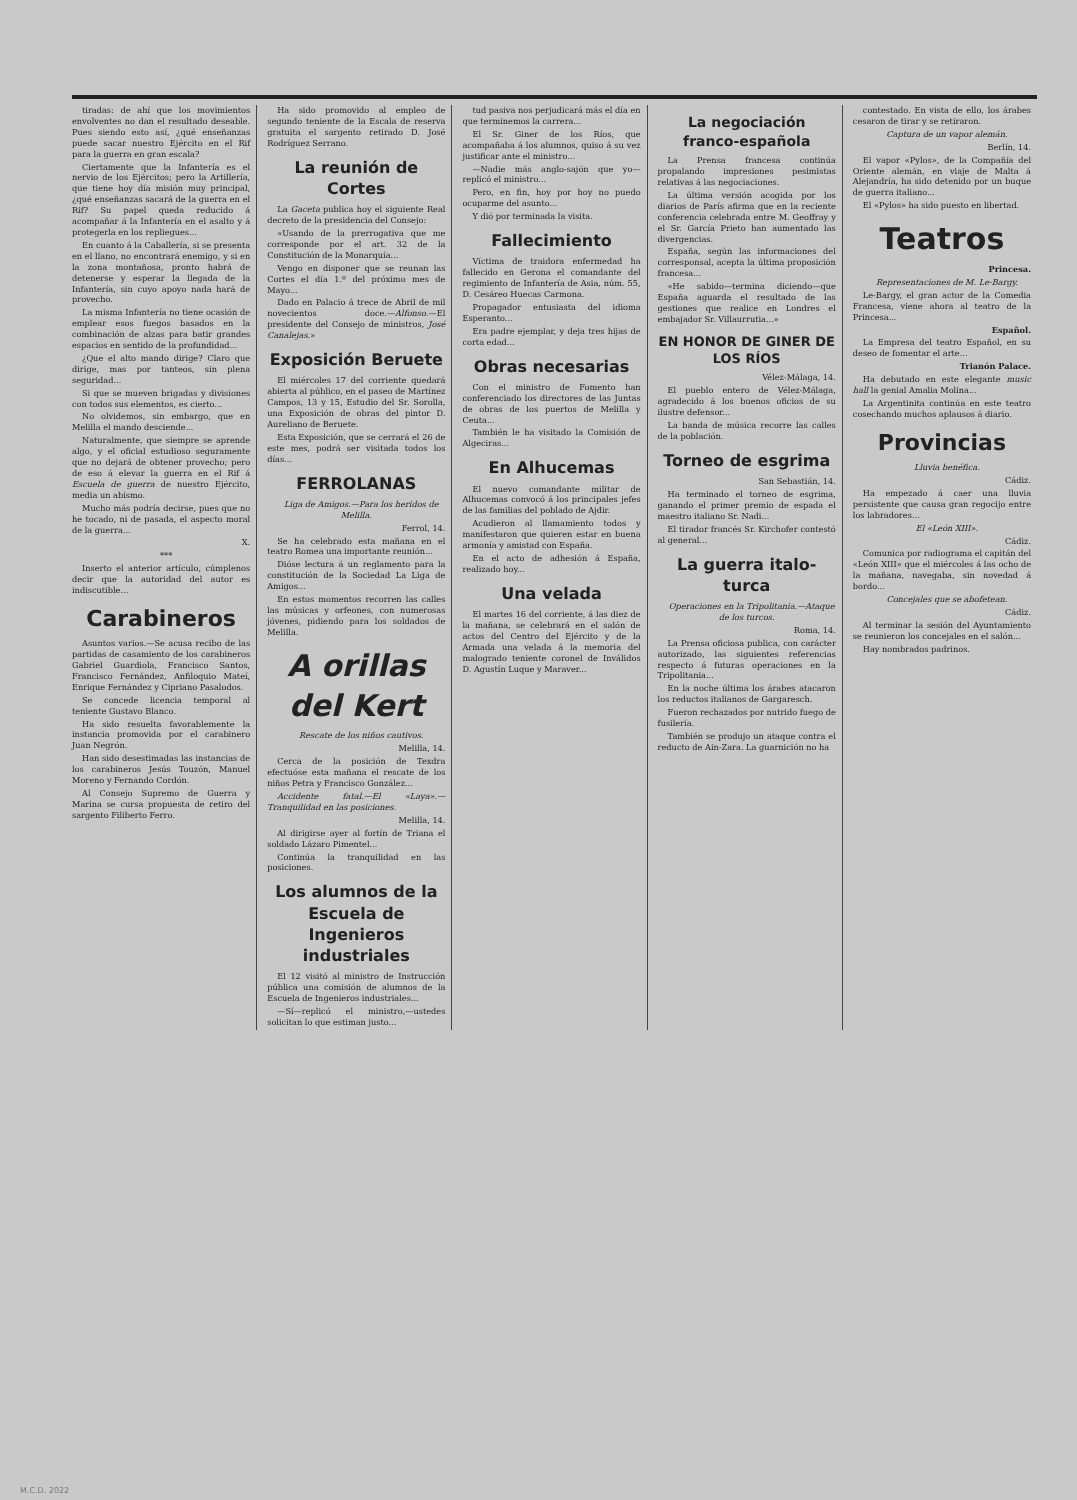tiradas: de ahí que los movimientos envolventes no dan el resultado deseable. Pues siendo esto así, ¿qué enseñanzas puede sacar nuestro Ejército en el Rif para la guerra en gran escala?
Ciertamente que la Infantería es el nervio de los Ejércitos; pero la Artillería, que tiene hoy día misión muy principal, ¿qué enseñanzas sacará de la guerra en el Rif? Su papel queda reducido á acompañar á la Infantería en el asalto y á protegerla en los repliegues...
En cuanto á la Caballería, si se presenta en el llano, no encontrará enemigo, y si en la zona montañosa, pronto habrá de detenerse y esperar la llegada de la Infantería, sin cuyo apoyo nada hará de provecho.
La misma Infantería no tiene ocasión de emplear esos fuegos basados en la combinación de alzas para batir grandes espacios en sentido de la profundidad...
¿Que el alto mando dirige? Claro que dirige, mas por tanteos, sin plena seguridad...
Si que se mueven brigadas y divisiones con todos sus elementos, es cierto...
No olvidemos, sin embargo, que en Melilla el mando desciende...
Naturalmente, que siempre se aprende algo, y el oficial estudioso seguramente que no dejará de obtener provecho; pero de eso á elevar la guerra en el Rif á Escuela de guerra de nuestro Ejército, media un abismo.
Mucho más podría decirse, pues que no he tocado, ni de pasada, el aspecto moral de la guerra...
X.
***
Inserto el anterior artículo, cúmplenos decir que la autoridad del autor es indiscutible...
Carabineros
Asuntos varios.—Se acusa recibo de las partidas de casamiento de los carabineros Gabriel Guardiola, Francisco Santos, Francisco Fernández, Anfiloquio Mateí, Enrique Fernández y Cipriano Pasalodos.
Se concede licencia temporal al teniente Gustavo Blanco.
Ha sido resuelta favorablemente la instancia promovida por el carabinero Juan Negrón.
Han sido desestimadas las instancias de los carabineros Jesús Touzón, Manuel Moreno y Fernando Cordón.
Al Consejo Supremo de Guerra y Marina se cursa propuesta de retiro del sargento Filiberto Ferro.
Ha sido promovido al empleo de segundo teniente de la Escala de reserva gratuita el sargento retirado D. José Rodríguez Serrano.
La reunión de Cortes
La Gaceta publica hoy el siguiente Real decreto de la presidencia del Consejo:
«Usando de la prerrogativa que me corresponde por el art. 32 de la Constitución de la Monarquía...
Vengo en disponer que se reunan las Cortes el día 1.º del próximo mes de Mayo...
Dado en Palacio á trece de Abril de mil novecientos doce.—Alfonso.—El presidente del Consejo de ministros, José Canalejas.»
Exposición Beruete
El miércoles 17 del corriente quedará abierta al público, en el paseo de Martínez Campos, 13 y 15, Estudio del Sr. Sorolla, una Exposición de obras del pintor D. Aureliano de Beruete.
Esta Exposición, que se cerrará el 26 de este mes, podrá ser visitada todos los días...
FERROLANAS
Liga de Amigos.—Para los heridos de Melilla.
Ferrol, 14.
Se ha celebrado esta mañana en el teatro Romea una importante reunión...
Dióse lectura á un reglamento para la constitución de la Sociedad La Liga de Amigos...
En estos momentos recorren las calles las músicas y orfeones, con numerosas jóvenes, pidiendo para los soldados de Melilla.
A orillas del Kert
Rescate de los niños cautivos.
Melilla, 14.
Cerca de la posición de Texdra efectuóse esta mañana el rescate de los niños Petra y Francisco González...
Accidente fatal.—El «Laya».—Tranquilidad en las posiciones.
Melilla, 14.
Al dirigirse ayer al fortín de Triana el soldado Lázaro Pimentel...
Continúa la tranquilidad en las posiciones.
Los alumnos de la Escuela de Ingenieros industriales
El 12 visitó al ministro de Instrucción pública una comisión de alumnos de la Escuela de Ingenieros industriales...
—Sí—replicó el ministro,—ustedes solicitan lo que estiman justo...
tud pasiva nos perjudicará más el día en que terminemos la carrera...
El Sr. Giner de los Ríos, que acompañaba á los alumnos, quiso á su vez justificar ante el ministro...
—Nadie más anglo-sajón que yo—replicó el ministro...
Pero, en fin, hoy por hoy no puedo ocuparme del asunto...
Y dió por terminada la visita.
Fallecimiento
Víctima de traidora enfermedad ha fallecido en Gerona el comandante del regimiento de Infantería de Asia, núm. 55, D. Cesáreo Huecas Carmona.
Propagador entusiasta del idioma Esperanto...
Era padre ejemplar, y deja tres hijas de corta edad...
Obras necesarias
Con el ministro de Fomento han conferenciado los directores de las Juntas de obras de los puertos de Melilla y Ceuta...
También le ha visitado la Comisión de Algeciras...
En Alhucemas
El nuevo comandante militar de Alhucemas convocó á los principales jefes de las familias del poblado de Ajdir.
Acudieron al llamamiento todos y manifestaron que quieren estar en buena armonía y amistad con España.
En el acto de adhesión á España, realizado hoy...
Una velada
El martes 16 del corriente, á las diez de la mañana, se celebrará en el salón de actos del Centro del Ejército y de la Armada una velada á la memoria del malogrado teniente coronel de Inválidos D. Agustín Luque y Maraver...
La negociación franco-española
La Prensa francesa continúa propalando impresiones pesimistas relativas á las negociaciones.
La última versión acogida por los diarios de París afirma que en la reciente conferencia celebrada entre M. Geoffray y el Sr. García Prieto han aumentado las divergencias.
España, según las informaciones del corresponsal, acepta la última proposición francesa...
«He sabido—termina diciendo—que España aguarda el resultado de las gestiones que realice en Londres el embajador Sr. Villaurrutia...»
EN HONOR DE GINER DE LOS RÍOS
Vélez-Málaga, 14.
El pueblo entero de Vélez-Málaga, agradecido á los buenos oficios de su ilustre defensor...
La banda de música recorre las calles de la población.
Torneo de esgrima
San Sebastián, 14.
Ha terminado el torneo de esgrima, ganando el primer premio de espada el maestro italiano Sr. Nadi...
El tirador francés Sr. Kirchofer contestó al general...
La guerra italo-turca
Operaciones en la Tripolitania.—Ataque de los turcos.
Roma, 14.
La Prensa oficiosa publica, con carácter autorizado, las siguientes referencias respecto á futuras operaciones en la Tripolitania...
En la noche última los árabes atacaron los reductos italianos de Gargaresch.
Fueron rechazados por nutrido fuego de fusilería.
También se produjo un ataque contra el reducto de Ain-Zara. La guarnición no ha
contestado. En vista de ello, los árabes cesaron de tirar y se retiraron.
Captura de un vapor alemán.
Berlín, 14.
El vapor «Pylos», de la Compañía del Oriente alemán, en viaje de Malta á Alejandría, ha sido detenido por un buque de guerra italiano...
El «Pylos» ha sido puesto en libertad.
Teatros
Princesa.
Representaciones de M. Le-Bargy.
Le-Bargy, el gran actor de la Comedia Francesa, viene ahora al teatro de la Princesa...
Español.
La Empresa del teatro Español, en su deseo de fomentar el arte...
Trianón Palace.
Ha debutado en este elegante music hall la genial Amalia Molina...
La Argentinita continúa en este teatro cosechando muchos aplausos á diario.
Provincias
Lluvia benéfica.
Cádiz.
Ha empezado á caer una lluvia persistente que causa gran regocijo entre los labradores...
El «León XIII».
Cádiz.
Comunica por radiograma el capitán del «León XIII» que el miércoles á las ocho de la mañana, navegaba, sin novedad á bordo...
Concejales que se abofetean.
Cádiz.
Al terminar la sesión del Ayuntamiento se reunieron los concejales en el salón...
Hay nombrados padrinos.
M.C.D. 2022